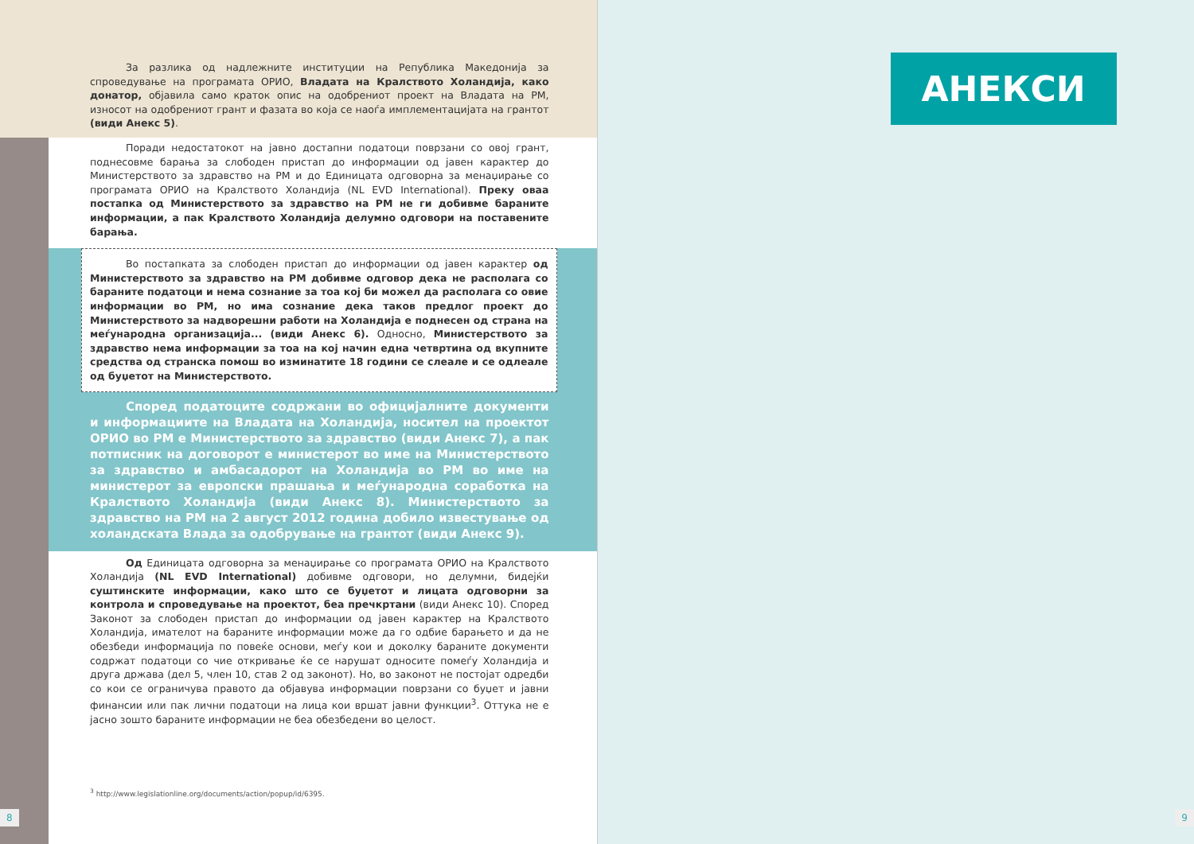За разлика од надлежните институции на Република Македонија за спроведување на програмата ОРИО, Владата на Кралството Холандија, како донатор, објавила само краток опис на одобрениот проект на Владата на РМ, износот на одобрениот грант и фазата во која се наоѓа имплементацијата на грантот (види Анекс 5).
Поради недостатокот на јавно достапни податоци поврзани со овој грант, поднесовме барања за слободен пристап до информации од јавен карактер до Министерството за здравство на РМ и до Единицата одговорна за менаџирање со програмата ОРИО на Кралството Холандија (NL EVD International). Преку оваа постапка од Министерството за здравство на РМ не ги добивме бараните информации, а пак Кралството Холандија делумно одговори на поставените барања.
Во постапката за слободен пристап до информации од јавен карактер од Министерството за здравство на РМ добивме одговор дека не располага со бараните податоци и нема сознание за тоа кој би можел да располага со овие информации во РМ, но има сознание дека таков предлог проект до Министерството за надворешни работи на Холандија е поднесен од страна на меѓународна организација... (види Анекс 6). Односно, Министерството за здравство нема информации за тоа на кој начин една четвртина од вкупните средства од странска помош во изминатите 18 години се слеале и се одлеале од буџетот на Министерството.
Според податоците содржани во официјалните документи и информациите на Владата на Холандија, носител на проектот ОРИО во РМ е Министерството за здравство (види Анекс 7), а пак потписник на договорот е министерот во име на Министерството за здравство и амбасадорот на Холандија во РМ во име на министерот за европски прашања и меѓународна соработка на Кралството Холандија (види Анекс 8). Министерството за здравство на РМ на 2 август 2012 година добило известување од холандската Влада за одобрување на грантот (види Анекс 9).
Од Единицата одговорна за менаџирање со програмата ОРИО на Кралството Холандија (NL EVD International) добивме одговори, но делумни, бидејќи суштинските информации, како што се буџетот и лицата одговорни за контрола и спроведување на проектот, беа пречкртани (види Анекс 10). Според Законот за слободен пристап до информации од јавен карактер на Кралството Холандија, имателот на бараните информации може да го одбие барањето и да не обезбеди информација по повеќе основи, меѓу кои и доколку бараните документи содржат податоци со чие откривање ќе се нарушат односите помеѓу Холандија и друга држава (дел 5, член 10, став 2 од законот). Но, во законот не постојат одредби со кои се ограничува правото да објавува информации поврзани со буџет и јавни финансии или пак лични податоци на лица кои вршат јавни функции<sup>3</sup>. Оттука не е јасно зошто бараните информации не беа обезбедени во целост.
<sup>3</sup> http://www.legislationline.org/documents/action/popup/id/6395.
8
АНЕКСИ
9